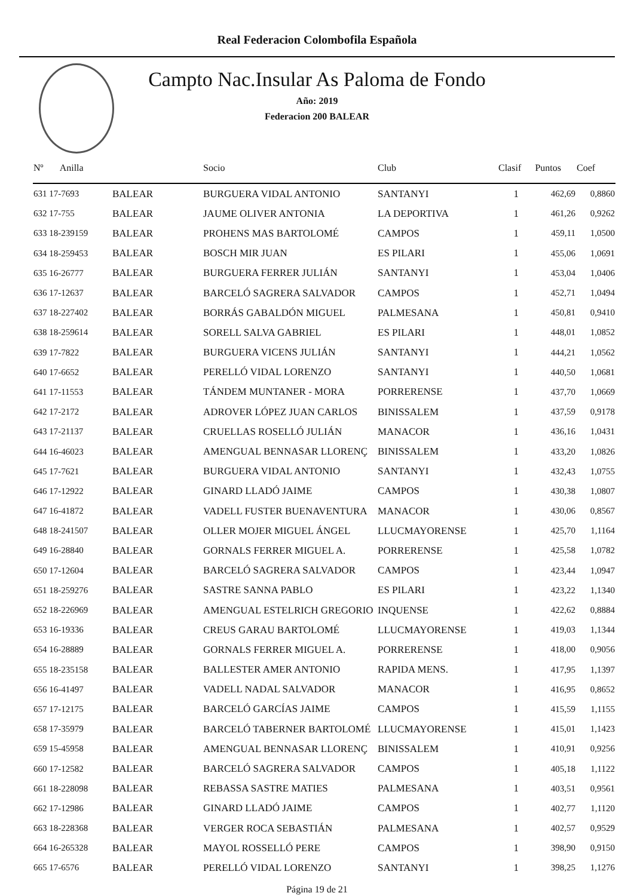Real Federacion Colombofila Española
Campto Nac.Insular As Paloma de Fondo
Año: 2019
Federacion 200 BALEAR
| Nº Anilla | | Socio | Club | Clasif | Puntos | Coef |
| --- | --- | --- | --- | --- | --- | --- |
| 631 17-7693 | BALEAR | BURGUERA VIDAL ANTONIO | SANTANYI | 1 | 462,69 | 0,8860 |
| 632 17-755 | BALEAR | JAUME OLIVER ANTONIA | LA DEPORTIVA | 1 | 461,26 | 0,9262 |
| 633 18-239159 | BALEAR | PROHENS MAS BARTOLOMÉ | CAMPOS | 1 | 459,11 | 1,0500 |
| 634 18-259453 | BALEAR | BOSCH MIR JUAN | ES PILARI | 1 | 455,06 | 1,0691 |
| 635 16-26777 | BALEAR | BURGUERA FERRER JULIÁN | SANTANYI | 1 | 453,04 | 1,0406 |
| 636 17-12637 | BALEAR | BARCELÓ SAGRERA SALVADOR | CAMPOS | 1 | 452,71 | 1,0494 |
| 637 18-227402 | BALEAR | BORRÁS GABALDÓN MIGUEL | PALMESANA | 1 | 450,81 | 0,9410 |
| 638 18-259614 | BALEAR | SORELL SALVA GABRIEL | ES PILARI | 1 | 448,01 | 1,0852 |
| 639 17-7822 | BALEAR | BURGUERA VICENS JULIÁN | SANTANYI | 1 | 444,21 | 1,0562 |
| 640 17-6652 | BALEAR | PERELLÓ VIDAL LORENZO | SANTANYI | 1 | 440,50 | 1,0681 |
| 641 17-11553 | BALEAR | TÁNDEM MUNTANER - MORA | PORRERENSE | 1 | 437,70 | 1,0669 |
| 642 17-2172 | BALEAR | ADROVER LÓPEZ JUAN CARLOS | BINISSALEM | 1 | 437,59 | 0,9178 |
| 643 17-21137 | BALEAR | CRUELLAS ROSELLÓ JULIÁN | MANACOR | 1 | 436,16 | 1,0431 |
| 644 16-46023 | BALEAR | AMENGUAL BENNASAR LLORENÇ | BINISSALEM | 1 | 433,20 | 1,0826 |
| 645 17-7621 | BALEAR | BURGUERA VIDAL ANTONIO | SANTANYI | 1 | 432,43 | 1,0755 |
| 646 17-12922 | BALEAR | GINARD LLADÓ JAIME | CAMPOS | 1 | 430,38 | 1,0807 |
| 647 16-41872 | BALEAR | VADELL FUSTER BUENAVENTURA | MANACOR | 1 | 430,06 | 0,8567 |
| 648 18-241507 | BALEAR | OLLER MOJER MIGUEL ÁNGEL | LLUCMAYORENSE | 1 | 425,70 | 1,1164 |
| 649 16-28840 | BALEAR | GORNALS FERRER MIGUEL A. | PORRERENSE | 1 | 425,58 | 1,0782 |
| 650 17-12604 | BALEAR | BARCELÓ SAGRERA SALVADOR | CAMPOS | 1 | 423,44 | 1,0947 |
| 651 18-259276 | BALEAR | SASTRE SANNA PABLO | ES PILARI | 1 | 423,22 | 1,1340 |
| 652 18-226969 | BALEAR | AMENGUAL ESTELRICH GREGORIO | INQUENSE | 1 | 422,62 | 0,8884 |
| 653 16-19336 | BALEAR | CREUS GARAU BARTOLOMÉ | LLUCMAYORENSE | 1 | 419,03 | 1,1344 |
| 654 16-28889 | BALEAR | GORNALS FERRER MIGUEL A. | PORRERENSE | 1 | 418,00 | 0,9056 |
| 655 18-235158 | BALEAR | BALLESTER AMER ANTONIO | RAPIDA MENS. | 1 | 417,95 | 1,1397 |
| 656 16-41497 | BALEAR | VADELL NADAL SALVADOR | MANACOR | 1 | 416,95 | 0,8652 |
| 657 17-12175 | BALEAR | BARCELÓ GARCÍAS JAIME | CAMPOS | 1 | 415,59 | 1,1155 |
| 658 17-35979 | BALEAR | BARCELÓ TABERNER BARTOLOMÉ | LLUCMAYORENSE | 1 | 415,01 | 1,1423 |
| 659 15-45958 | BALEAR | AMENGUAL BENNASAR LLORENÇ | BINISSALEM | 1 | 410,91 | 0,9256 |
| 660 17-12582 | BALEAR | BARCELÓ SAGRERA SALVADOR | CAMPOS | 1 | 405,18 | 1,1122 |
| 661 18-228098 | BALEAR | REBASSA SASTRE MATIES | PALMESANA | 1 | 403,51 | 0,9561 |
| 662 17-12986 | BALEAR | GINARD LLADÓ JAIME | CAMPOS | 1 | 402,77 | 1,1120 |
| 663 18-228368 | BALEAR | VERGER ROCA SEBASTIÁN | PALMESANA | 1 | 402,57 | 0,9529 |
| 664 16-265328 | BALEAR | MAYOL ROSSELLÓ PERE | CAMPOS | 1 | 398,90 | 0,9150 |
| 665 17-6576 | BALEAR | PERELLÓ VIDAL LORENZO | SANTANYI | 1 | 398,25 | 1,1276 |
Página 19 de 21